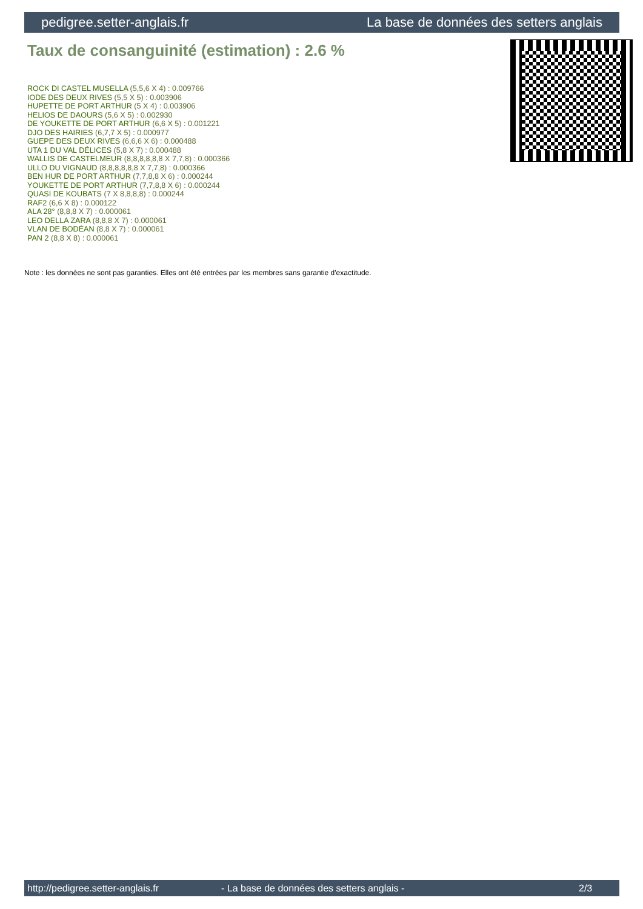pedigree.setter-anglais.fr La base de données des setters anglais
Taux de consanguinité (estimation) : 2.6 %
ROCK DI CASTEL MUSELLA (5,5,6 X 4) : 0.009766
IODE DES DEUX RIVES (5,5 X 5) : 0.003906
HUPETTE DE PORT ARTHUR (5 X 4) : 0.003906
HELIOS DE DAOURS (5,6 X 5) : 0.002930
DE YOUKETTE DE PORT ARTHUR (6,6 X 5) : 0.001221
DJO DES HAIRIES (6,7,7 X 5) : 0.000977
GUEPE DES DEUX RIVES (6,6,6 X 6) : 0.000488
UTA 1 DU VAL DÉLICES (5,8 X 7) : 0.000488
WALLIS DE CASTELMEUR (8,8,8,8,8,8 X 7,7,8) : 0.000366
ULLO DU VIGNAUD (8,8,8,8,8,8 X 7,7,8) : 0.000366
BEN HUR DE PORT ARTHUR (7,7,8,8 X 6) : 0.000244
YOUKETTE DE PORT ARTHUR (7,7,8,8 X 6) : 0.000244
QUASI DE KOUBATS (7 X 8,8,8,8) : 0.000244
RAF2 (6,6 X 8) : 0.000122
ALA 28° (8,8,8 X 7) : 0.000061
LEO DELLA ZARA (8,8,8 X 7) : 0.000061
VLAN DE BODÉAN (8,8 X 7) : 0.000061
PAN 2 (8,8 X 8) : 0.000061
Note : les données ne sont pas garanties. Elles ont été entrées par les membres sans garantie d'exactitude.
http://pedigree.setter-anglais.fr - La base de données des setters anglais - 2/3